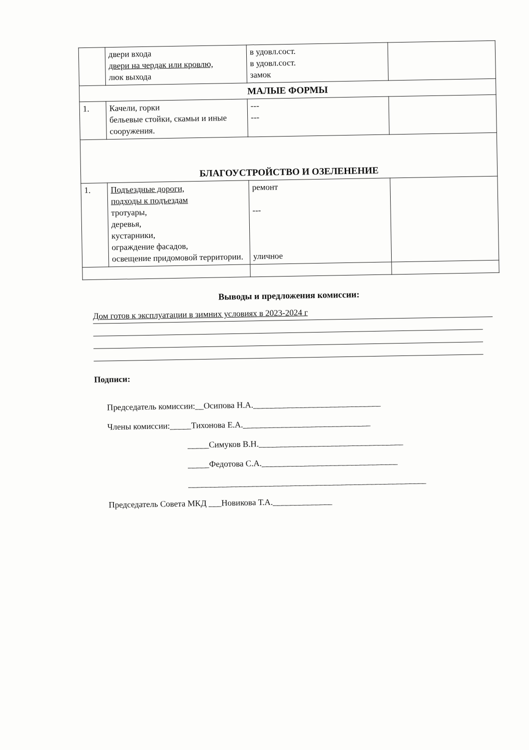| | двери входа двери на чердак или кровлю, люк выхода | в удовл.сост. в удовл.сост. замок | |
| МАЛЫЕ ФОРМЫ | | | |
| 1. | Качели, горки бельевые стойки, скамьи и иные сооружения. | --- --- | |
| БЛАГОУСТРОЙСТВО И ОЗЕЛЕНЕНИЕ | | | |
| 1. | Подъездные дороги, подходы к подъездам тротуары, деревья, кустарники, ограждение фасадов, освещение придомовой территории. | ремонт --- уличное | |
Выводы и предложения комиссии:
Дом готов к эксплуатации в зимних условиях в 2023-2024 г
Подписи:
Председатель комиссии:__Осипова Н.А.______________________________
Члены комиссии:_____Тихонова Е.А.______________________________
_____Симуков В.Н.__________________________________
_____Федотова С.А.________________________________
________________________________________________________
Председатель Совета МКД ___Новикова Т.А.______________